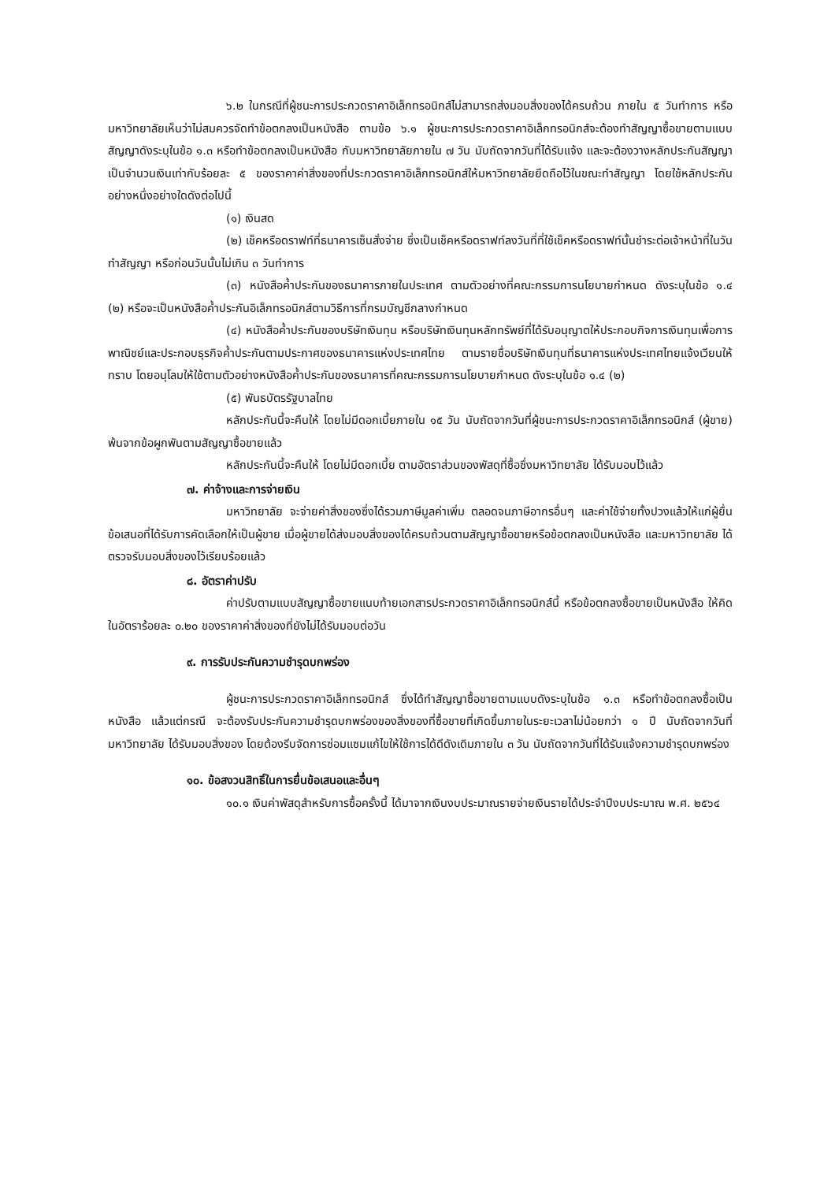๖.๒ ในกรณีที่ผู้ชนะการประกวดราคาอิเล็กทรอนิกส์ไม่สามารถส่งมอบสิ่งของได้ครบถ้วน ภายใน ๕ วันทำการ หรือมหาวิทยาลัยเห็นว่าไม่สมควรจัดทำข้อตกลงเป็นหนังสือ ตามข้อ ๖.๑ ผู้ชนะการประกวดราคาอิเล็กทรอนิกส์จะต้องทำสัญญาซื้อขายตามแบบสัญญาดังระบุในข้อ ๑.๓ หรือทำข้อตกลงเป็นหนังสือ กับมหาวิทยาลัยภายใน ๗ วัน นับถัดจากวันที่ได้รับแจ้ง และจะต้องวางหลักประกันสัญญาเป็นจำนวนเงินเท่ากับร้อยละ ๕ ของราคาค่าสิ่งของที่ประกวดราคาอิเล็กทรอนิกส์ให้มหาวิทยาลัยยึดถือไว้ในขณะทำสัญญา โดยใช้หลักประกันอย่างหนึ่งอย่างใดดังต่อไปนี้
(๑) เงินสด
(๒) เช็คหรือดราฟท์ที่ธนาคารเซ็นสั่งจ่าย ซึ่งเป็นเช็คหรือดราฟท์ลงวันที่ที่ใช้เช็คหรือดราฟท์นั้นชำระต่อเจ้าหน้าที่ในวันทำสัญญา หรือก่อนวันนั้นไม่เกิน ๓ วันทำการ
(๓) หนังสือค้ำประกันของธนาคารภายในประเทศ ตามตัวอย่างที่คณะกรรมการนโยบายกำหนด ดังระบุในข้อ ๑.๔ (๒) หรือจะเป็นหนังสือค้ำประกันอิเล็กทรอนิกส์ตามวิธีการที่กรมบัญชีกลางกำหนด
(๔) หนังสือค้ำประกันของบริษัทเงินทุน หรือบริษัทเงินทุนหลักทรัพย์ที่ได้รับอนุญาตให้ประกอบกิจการเงินทุนเพื่อการพาณิชย์และประกอบธุรกิจค้ำประกันตามประกาศของธนาคารแห่งประเทศไทย ตามรายชื่อบริษัทเงินทุนที่ธนาคารแห่งประเทศไทยแจ้งเวียนให้ทราบ โดยอนุโลมให้ใช้ตามตัวอย่างหนังสือค้ำประกันของธนาคารที่คณะกรรมการนโยบายกำหนด ดังระบุในข้อ ๑.๔ (๒)
(๕) พันธบัตรรัฐบาลไทย
หลักประกันนี้จะคืนให้ โดยไม่มีดอกเบี้ยภายใน ๑๕ วัน นับถัดจากวันที่ผู้ชนะการประกวดราคาอิเล็กทรอนิกส์ (ผู้ขาย) พ้นจากข้อผูกพันตามสัญญาซื้อขายแล้ว
หลักประกันนี้จะคืนให้ โดยไม่มีดอกเบี้ย ตามอัตราส่วนของพัสดุที่ซื้อซึ่งมหาวิทยาลัย ได้รับมอบไว้แล้ว
๗. ค่าจ้างและการจ่ายเงิน
มหาวิทยาลัย จะจ่ายค่าสิ่งของซึ่งได้รวมภาษีมูลค่าเพิ่ม ตลอดจนภาษีอากรอื่นๆ และค่าใช้จ่ายทั้งปวงแล้วให้แก่ผู้ยื่นข้อเสนอที่ได้รับการคัดเลือกให้เป็นผู้ขาย เมื่อผู้ขายได้ส่งมอบสิ่งของได้ครบถ้วนตามสัญญาซื้อขายหรือข้อตกลงเป็นหนังสือ และมหาวิทยาลัย ได้ตรวจรับมอบสิ่งของไว้เรียบร้อยแล้ว
๘. อัตราค่าปรับ
ค่าปรับตามแบบสัญญาซื้อขายแนบท้ายเอกสารประกวดราคาอิเล็กทรอนิกส์นี้ หรือข้อตกลงซื้อขายเป็นหนังสือ ให้คิดในอัตราร้อยละ ๐.๒๐ ของราคาค่าสิ่งของที่ยังไม่ได้รับมอบต่อวัน
๙. การรับประกันความชำรุดบกพร่อง
ผู้ชนะการประกวดราคาอิเล็กทรอนิกส์ ซึ่งได้ทำสัญญาซื้อขายตามแบบดังระบุในข้อ ๑.๓ หรือทำข้อตกลงซื้อเป็นหนังสือ แล้วแต่กรณี จะต้องรับประกันความชำรุดบกพร่องของสิ่งของที่ซื้อขายที่เกิดขึ้นภายในระยะเวลาไม่น้อยกว่า ๑ ปี นับถัดจากวันที่ มหาวิทยาลัย ได้รับมอบสิ่งของ โดยต้องรีบจัดการซ่อมแซมแก้ไขให้ใช้การได้ดีดังเดิมภายใน ๓ วัน นับถัดจากวันที่ได้รับแจ้งความชำรุดบกพร่อง
๑๐. ข้อสงวนสิทธิ์ในการยื่นข้อเสนอและอื่นๆ
๑๐.๑ เงินค่าพัสดุสำหรับการซื้อครั้งนี้ ได้มาจากเงินงบประมาณรายจ่ายเงินรายได้ประจำปีงบประมาณ พ.ศ. ๒๕๖๔